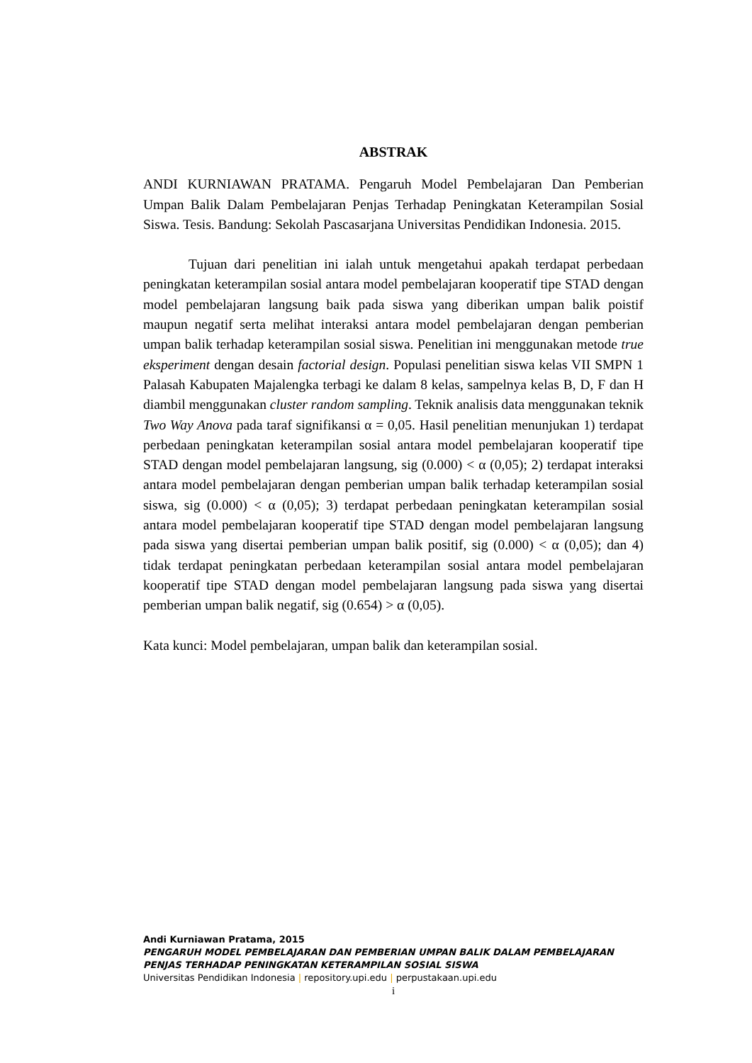ABSTRAK
ANDI KURNIAWAN PRATAMA. Pengaruh Model Pembelajaran Dan Pemberian Umpan Balik Dalam Pembelajaran Penjas Terhadap Peningkatan Keterampilan Sosial Siswa. Tesis. Bandung: Sekolah Pascasarjana Universitas Pendidikan Indonesia. 2015.
Tujuan dari penelitian ini ialah untuk mengetahui apakah terdapat perbedaan peningkatan keterampilan sosial antara model pembelajaran kooperatif tipe STAD dengan model pembelajaran langsung baik pada siswa yang diberikan umpan balik poistif maupun negatif serta melihat interaksi antara model pembelajaran dengan pemberian umpan balik terhadap keterampilan sosial siswa. Penelitian ini menggunakan metode true eksperiment dengan desain factorial design. Populasi penelitian siswa kelas VII SMPN 1 Palasah Kabupaten Majalengka terbagi ke dalam 8 kelas, sampelnya kelas B, D, F dan H diambil menggunakan cluster random sampling. Teknik analisis data menggunakan teknik Two Way Anova pada taraf signifikansi α = 0,05. Hasil penelitian menunjukan 1) terdapat perbedaan peningkatan keterampilan sosial antara model pembelajaran kooperatif tipe STAD dengan model pembelajaran langsung, sig (0.000) < α (0,05); 2) terdapat interaksi antara model pembelajaran dengan pemberian umpan balik terhadap keterampilan sosial siswa, sig (0.000) < α (0,05); 3) terdapat perbedaan peningkatan keterampilan sosial antara model pembelajaran kooperatif tipe STAD dengan model pembelajaran langsung pada siswa yang disertai pemberian umpan balik positif, sig (0.000) < α (0,05); dan 4) tidak terdapat peningkatan perbedaan keterampilan sosial antara model pembelajaran kooperatif tipe STAD dengan model pembelajaran langsung pada siswa yang disertai pemberian umpan balik negatif, sig (0.654) > α (0,05).
Kata kunci: Model pembelajaran, umpan balik dan keterampilan sosial.
Andi Kurniawan Pratama, 2015
PENGARUH MODEL PEMBELAJARAN DAN PEMBERIAN UMPAN BALIK DALAM PEMBELAJARAN
PENJAS TERHADAP PENINGKATAN KETERAMPILAN SOSIAL SISWA
Universitas Pendidikan Indonesia | repository.upi.edu | perpustakaan.upi.edu
i